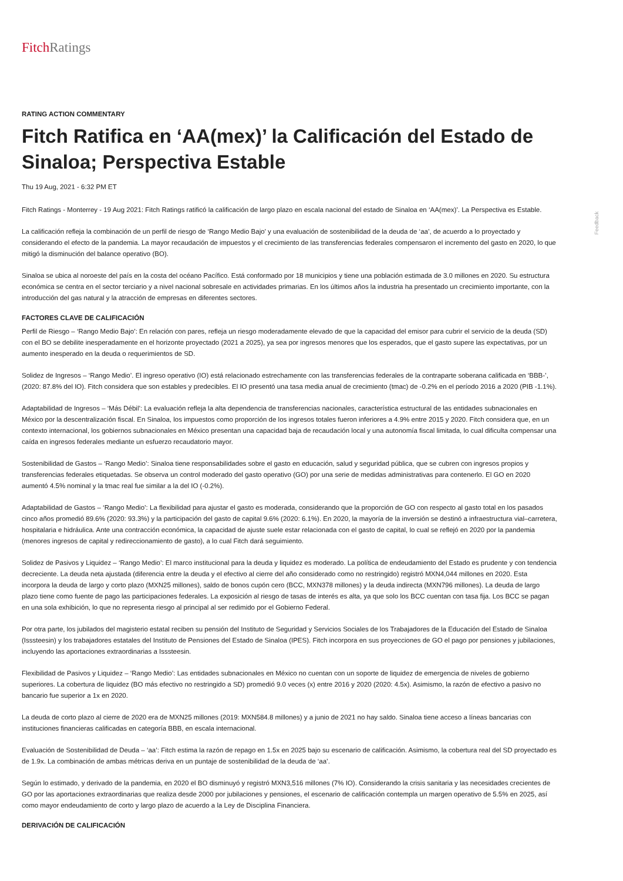Feedback
Fitch Ratings
RATING ACTION COMMENTARY
Fitch Ratifica en ‘AA(mex)’ la Calificación del Estado de Sinaloa; Perspectiva Estable
Thu 19 Aug, 2021 - 6:32 PM ET
Fitch Ratings - Monterrey - 19 Aug 2021: Fitch Ratings ratificó la calificación de largo plazo en escala nacional del estado de Sinaloa en ‘AA(mex)’. La Perspectiva es Estable.
La calificación refleja la combinación de un perfil de riesgo de ‘Rango Medio Bajo’ y una evaluación de sostenibilidad de la deuda de ‘aa’, de acuerdo a lo proyectado y considerando el efecto de la pandemia. La mayor recaudación de impuestos y el crecimiento de las transferencias federales compensaron el incremento del gasto en 2020, lo que mitigó la disminución del balance operativo (BO).
Sinaloa se ubica al noroeste del país en la costa del océano Pacífico. Está conformado por 18 municipios y tiene una población estimada de 3.0 millones en 2020. Su estructura económica se centra en el sector terciario y a nivel nacional sobresale en actividades primarias. En los últimos años la industria ha presentado un crecimiento importante, con la introducción del gas natural y la atracción de empresas en diferentes sectores.
FACTORES CLAVE DE CALIFICACIÓN
Perfil de Riesgo – ‘Rango Medio Bajo’: En relación con pares, refleja un riesgo moderadamente elevado de que la capacidad del emisor para cubrir el servicio de la deuda (SD) con el BO se debilite inesperadamente en el horizonte proyectado (2021 a 2025), ya sea por ingresos menores que los esperados, que el gasto supere las expectativas, por un aumento inesperado en la deuda o requerimientos de SD.
Solidez de Ingresos – ‘Rango Medio’. El ingreso operativo (IO) está relacionado estrechamente con las transferencias federales de la contraparte soberana calificada en ‘BBB-’, (2020: 87.8% del IO). Fitch considera que son estables y predecibles. El IO presentó una tasa media anual de crecimiento (tmac) de -0.2% en el período 2016 a 2020 (PIB -1.1%).
Adaptabilidad de Ingresos – ‘Más Débil’: La evaluación refleja la alta dependencia de transferencias nacionales, característica estructural de las entidades subnacionales en México por la descentralización fiscal. En Sinaloa, los impuestos como proporción de los ingresos totales fueron inferiores a 4.9% entre 2015 y 2020. Fitch considera que, en un contexto internacional, los gobiernos subnacionales en México presentan una capacidad baja de recaudación local y una autonomía fiscal limitada, lo cual dificulta compensar una caída en ingresos federales mediante un esfuerzo recaudatorio mayor.
Sostenibilidad de Gastos – ‘Rango Medio’: Sinaloa tiene responsabilidades sobre el gasto en educación, salud y seguridad pública, que se cubren con ingresos propios y transferencias federales etiquetadas. Se observa un control moderado del gasto operativo (GO) por una serie de medidas administrativas para contenerlo. El GO en 2020 aumentó 4.5% nominal y la tmac real fue similar a la del IO (-0.2%).
Adaptabilidad de Gastos – ‘Rango Medio’: La flexibilidad para ajustar el gasto es moderada, considerando que la proporción de GO con respecto al gasto total en los pasados cinco años promedió 89.6% (2020: 93.3%) y la participación del gasto de capital 9.6% (2020: 6.1%). En 2020, la mayoría de la inversión se destinó a infraestructura vial–carretera, hospitalaria e hidráulica. Ante una contracción económica, la capacidad de ajuste suele estar relacionada con el gasto de capital, lo cual se reflejó en 2020 por la pandemia (menores ingresos de capital y redireccionamiento de gasto), a lo cual Fitch dará seguimiento.
Solidez de Pasivos y Liquidez – ‘Rango Medio’: El marco institucional para la deuda y liquidez es moderado. La política de endeudamiento del Estado es prudente y con tendencia decreciente. La deuda neta ajustada (diferencia entre la deuda y el efectivo al cierre del año considerado como no restringido) registró MXN4,044 millones en 2020. Esta incorpora la deuda de largo y corto plazo (MXN25 millones), saldo de bonos cupón cero (BCC, MXN378 millones) y la deuda indirecta (MXN796 millones). La deuda de largo plazo tiene como fuente de pago las participaciones federales. La exposición al riesgo de tasas de interés es alta, ya que solo los BCC cuentan con tasa fija. Los BCC se pagan en una sola exhibición, lo que no representa riesgo al principal al ser redimido por el Gobierno Federal.
Por otra parte, los jubilados del magisterio estatal reciben su pensión del Instituto de Seguridad y Servicios Sociales de los Trabajadores de la Educación del Estado de Sinaloa (Isssteesin) y los trabajadores estatales del Instituto de Pensiones del Estado de Sinaloa (IPES). Fitch incorpora en sus proyecciones de GO el pago por pensiones y jubilaciones, incluyendo las aportaciones extraordinarias a Isssteesin.
Flexibilidad de Pasivos y Liquidez – ‘Rango Medio’: Las entidades subnacionales en México no cuentan con un soporte de liquidez de emergencia de niveles de gobierno superiores. La cobertura de liquidez (BO más efectivo no restringido a SD) promedió 9.0 veces (x) entre 2016 y 2020 (2020: 4.5x). Asimismo, la razón de efectivo a pasivo no bancario fue superior a 1x en 2020.
La deuda de corto plazo al cierre de 2020 era de MXN25 millones (2019: MXN584.8 millones) y a junio de 2021 no hay saldo. Sinaloa tiene acceso a líneas bancarias con instituciones financieras calificadas en categoría BBB, en escala internacional.
Evaluación de Sostenibilidad de Deuda – ‘aa’: Fitch estima la razón de repago en 1.5x en 2025 bajo su escenario de calificación. Asimismo, la cobertura real del SD proyectado es de 1.9x. La combinación de ambas métricas deriva en un puntaje de sostenibilidad de la deuda de ‘aa’.
Según lo estimado, y derivado de la pandemia, en 2020 el BO disminuyó y registró MXN3,516 millones (7% IO). Considerando la crisis sanitaria y las necesidades crecientes de GO por las aportaciones extraordinarias que realiza desde 2000 por jubilaciones y pensiones, el escenario de calificación contempla un margen operativo de 5.5% en 2025, así como mayor endeudamiento de corto y largo plazo de acuerdo a la Ley de Disciplina Financiera.
DERIVACIÓN DE CALIFICACIÓN